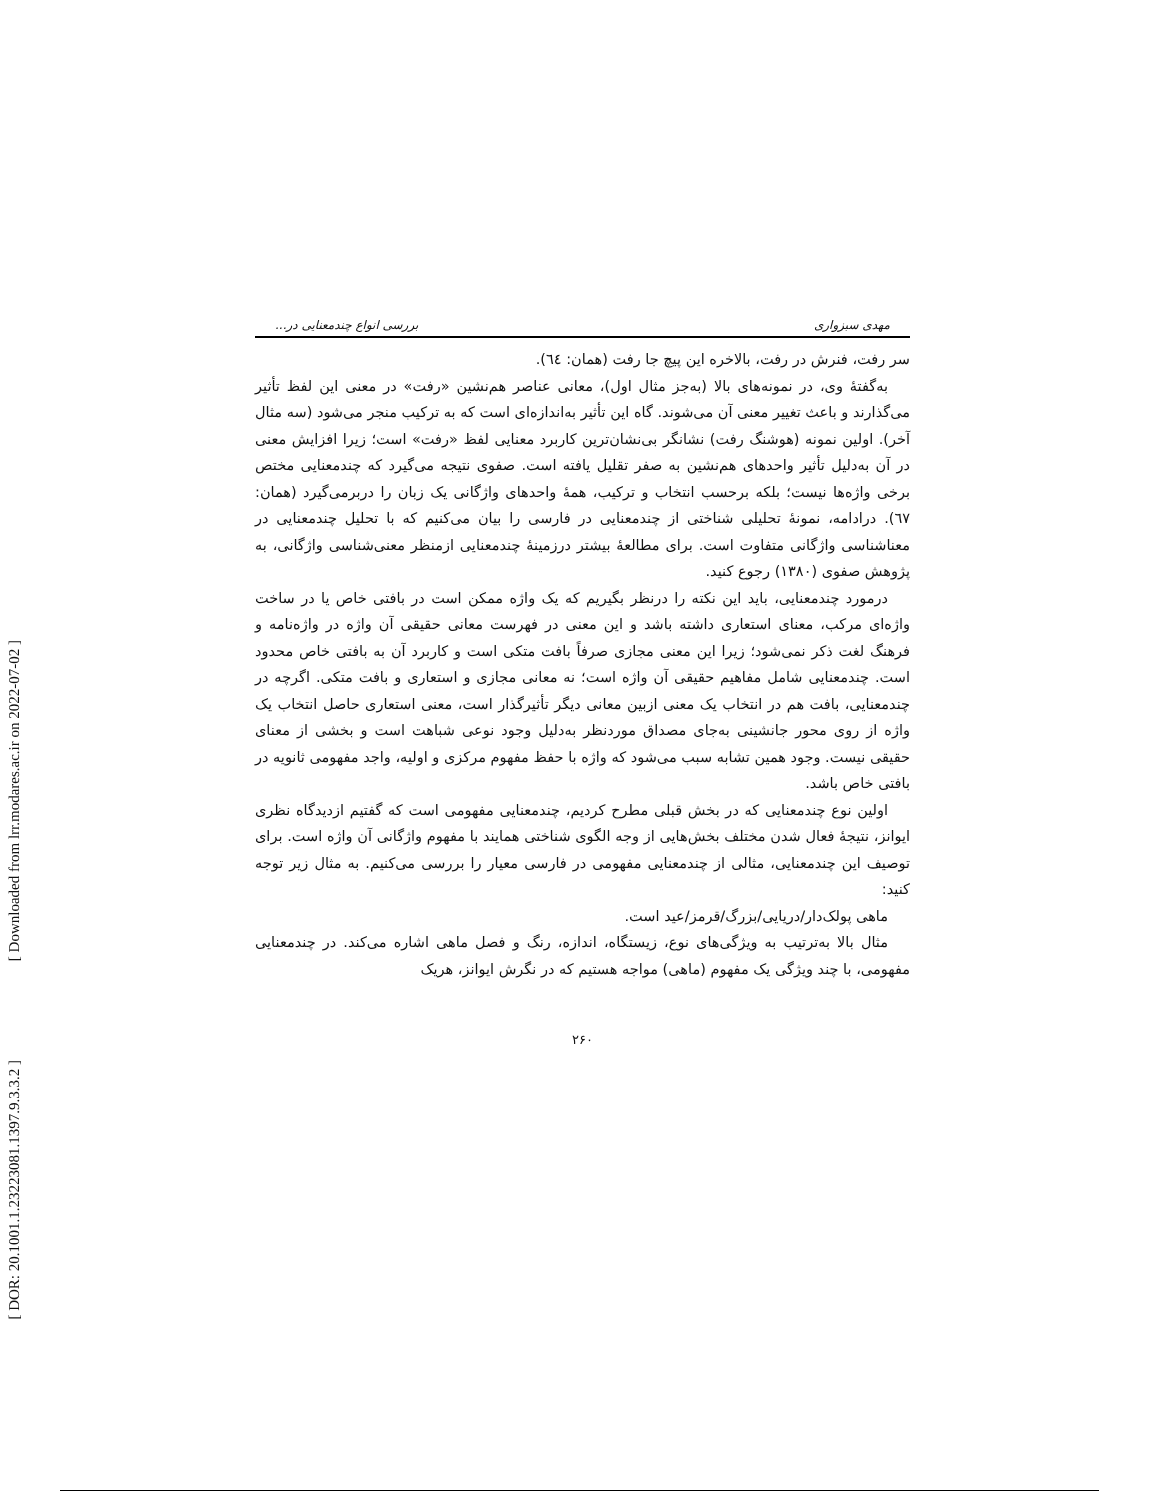[ Downloaded from lrr.modares.ac.ir on 2022-07-02 ]
[ DOR: 20.1001.1.23223081.1397.9.3.3.2 ]
مهدی سبزواری بررسی انواع چندمعنایی در...
سر رفت، فنرش در رفت، بالاخره این پیچ جا رفت (همان: ٦٤).
به‌گفتهٔ وی، در نمونه‌های بالا (به‌جز مثال اول)، معانی عناصر هم‌نشین «رفت» در معنی این لفظ تأثیر می‌گذارند و باعث تغییر معنی آن می‌شوند. گاه این تأثیر به‌اندازه‌ای است که به ترکیب منجر می‌شود (سه مثال آخر). اولین نمونه (هوشنگ رفت) نشانگر بی‌نشان‌ترین کاربرد معنایی لفظ «رفت» است؛ زیرا افزایش معنی در آن به‌دلیل تأثیر واحدهای هم‌نشین به صفر تقلیل یافته است. صفوی نتیجه می‌گیرد که چندمعنایی مختص برخی واژه‌ها نیست؛ بلکه برحسب انتخاب و ترکیب، همهٔ واحدهای واژگانی یک زبان را دربرمی‌گیرد (همان: ٦٧). درادامه، نمونهٔ تحلیلی شناختی از چندمعنایی در فارسی را بیان می‌کنیم که با تحلیل چندمعنایی در معناشناسی واژگانی متفاوت است. برای مطالعهٔ بیشتر درزمینهٔ چندمعنایی ازمنظر معنی‌شناسی واژگانی، به پژوهش صفوی (١٣٨٠) رجوع کنید.
درمورد چندمعنایی، باید این نکته را درنظر بگیریم که یک واژه ممکن است در بافتی خاص یا در ساخت واژه‌ای مرکب، معنای استعاری داشته باشد و این معنی در فهرست معانی حقیقی آن واژه در واژه‌نامه و فرهنگ لغت ذکر نمی‌شود؛ زیرا این معنی مجازی صرفاً بافت متکی است و کاربرد آن به بافتی خاص محدود است. چندمعنایی شامل مفاهیم حقیقی آن واژه است؛ نه معانی مجازی و استعاری و بافت متکی. اگرچه در چندمعنایی، بافت هم در انتخاب یک معنی ازبین معانی دیگر تأثیرگذار است، معنی استعاری حاصل انتخاب یک واژه از روی محور جانشینی به‌جای مصداق موردنظر به‌دلیل وجود نوعی شباهت است و بخشی از معنای حقیقی نیست. وجود همین تشابه سبب می‌شود که واژه با حفظ مفهوم مرکزی و اولیه، واجد مفهومی ثانویه در بافتی خاص باشد.
اولین نوع چندمعنایی که در بخش قبلی مطرح کردیم، چندمعنایی مفهومی است که گفتیم ازدیدگاه نظری ایوانز، نتیجهٔ فعال شدن مختلف بخش‌هایی از وجه الگوی شناختی همایند با مفهوم واژگانی آن واژه است. برای توصیف این چندمعنایی، مثالی از چندمعنایی مفهومی در فارسی معیار را بررسی می‌کنیم. به مثال زیر توجه کنید:
ماهی پولک‌دار/دریایی/بزرگ/قرمز/عید است.
مثال بالا به‌ترتیب به ویژگی‌های نوع، زیستگاه، اندازه، رنگ و فصل ماهی اشاره می‌کند. در چندمعنایی مفهومی، با چند ویژگی یک مفهوم (ماهی) مواجه هستیم که در نگرش ایوانز، هریک
٢۶٠